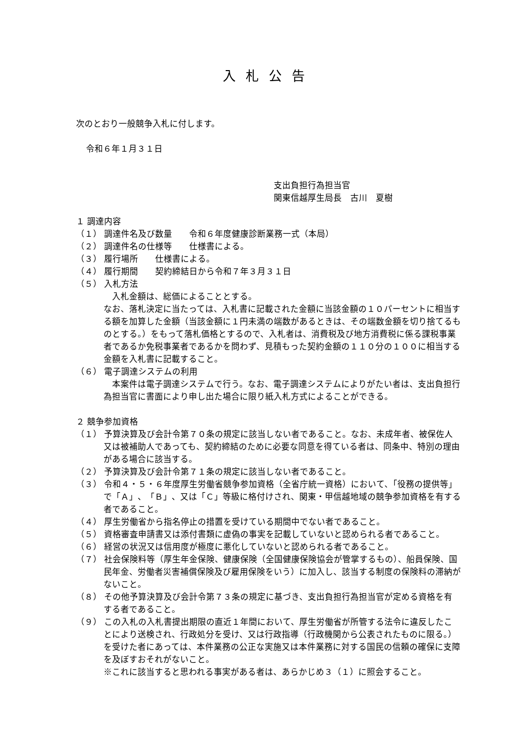入札公告
次のとおり一般競争入札に付します。
令和６年１月３１日
支出負担行為担当官
関東信越厚生局長　古川　夏樹
１ 調達内容
（１） 調達件名及び数量　　令和６年度健康診断業務一式（本局）
（２） 調達件名の仕様等　　仕様書による。
（３） 履行場所　　仕様書による。
（４） 履行期間　　契約締結日から令和７年３月３１日
（５） 入札方法
　入札金額は、総価によることとする。
なお、落札決定に当たっては、入札書に記載された金額に当該金額の１０パーセントに相当する額を加算した金額（当該金額に１円未満の端数があるときは、その端数金額を切り捨てるものとする。）をもって落札価格とするので、入札者は、消費税及び地方消費税に係る課税事業者であるか免税事業者であるかを問わず、見積もった契約金額の１１０分の１００に相当する金額を入札書に記載すること。
（６） 電子調達システムの利用
　本案件は電子調達システムで行う。なお、電子調達システムによりがたい者は、支出負担行為担当官に書面により申し出た場合に限り紙入札方式によることができる。
２ 競争参加資格
（１） 予算決算及び会計令第７０条の規定に該当しない者であること。なお、未成年者、被保佐人又は被補助人であっても、契約締結のために必要な同意を得ている者は、同条中、特別の理由がある場合に該当する。
（２） 予算決算及び会計令第７１条の規定に該当しない者であること。
（３） 令和４・５・６年度厚生労働省競争参加資格（全省庁統一資格）において、「役務の提供等」で「Ａ」、「Ｂ」、又は「Ｃ」等級に格付けされ、関東・甲信越地域の競争参加資格を有する者であること。
（４） 厚生労働省から指名停止の措置を受けている期間中でない者であること。
（５） 資格審査申請書又は添付書類に虚偽の事実を記載していないと認められる者であること。
（６） 経営の状況又は信用度が極度に悪化していないと認められる者であること。
（７） 社会保険料等（厚生年金保険、健康保険（全国健康保険協会が管掌するもの）、船員保険、国民年金、労働者災害補償保険及び雇用保険をいう）に加入し、該当する制度の保険料の滞納がないこと。
（８） その他予算決算及び会計令第７３条の規定に基づき、支出負担行為担当官が定める資格を有する者であること。
（９） この入札の入札書提出期限の直近１年間において、厚生労働省が所管する法令に違反したことにより送検され、行政処分を受け、又は行政指導（行政機関から公表されたものに限る。）を受けた者にあっては、本件業務の公正な実施又は本件業務に対する国民の信頼の確保に支障を及ぼすおそれがないこと。
※これに該当すると思われる事実がある者は、あらかじめ３（１）に照会すること。